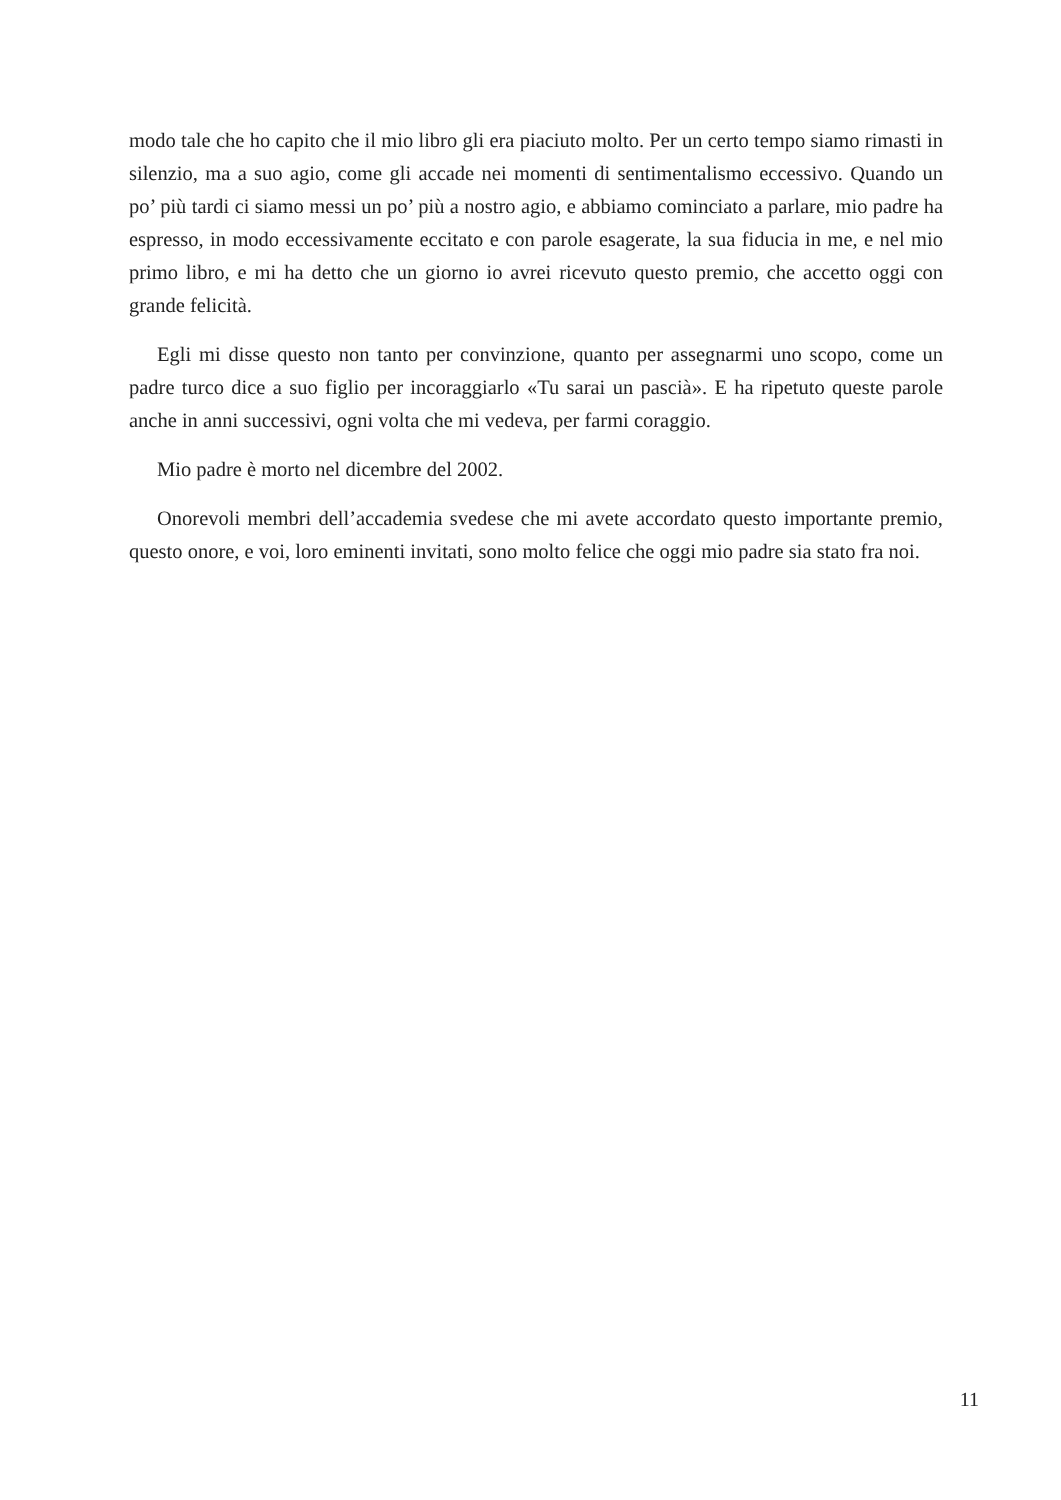modo tale che ho capito che il mio libro gli era piaciuto molto. Per un certo tempo siamo rimasti in silenzio, ma a suo agio, come gli accade nei momenti di sentimentalismo eccessivo. Quando un po’ più tardi ci siamo messi un po’ più a nostro agio, e abbiamo cominciato a parlare, mio padre ha espresso, in modo eccessivamente eccitato e con parole esagerate, la sua fiducia in me, e nel mio primo libro, e mi ha detto che un giorno io avrei ricevuto questo premio, che accetto oggi con grande felicità.
Egli mi disse questo non tanto per convinzione, quanto per assegnarmi uno scopo, come un padre turco dice a suo figlio per incoraggiarlo «Tu sarai un pascià». E ha ripetuto queste parole anche in anni successivi, ogni volta che mi vedeva, per farmi coraggio.
Mio padre è morto nel dicembre del 2002.
Onorevoli membri dell’accademia svedese che mi avete accordato questo importante premio, questo onore, e voi, loro eminenti invitati, sono molto felice che oggi mio padre sia stato fra noi.
11